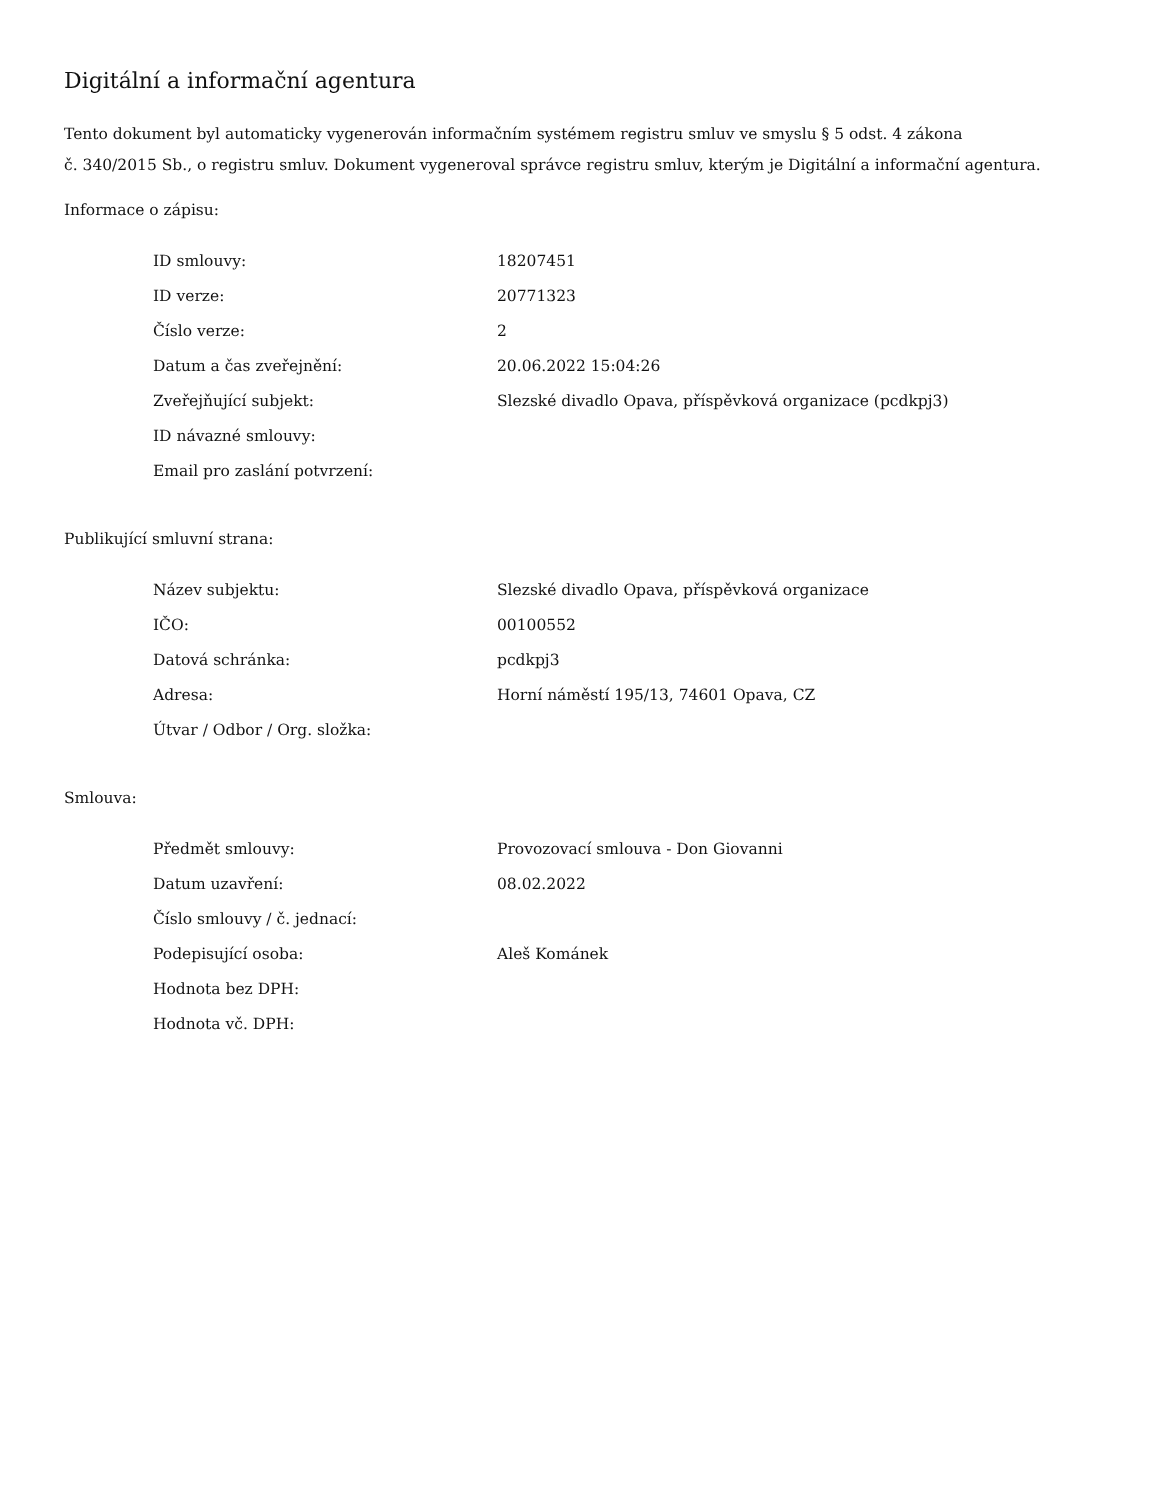Digitální a informační agentura
Tento dokument byl automaticky vygenerován informačním systémem registru smluv ve smyslu § 5 odst. 4 zákona
č. 340/2015 Sb., o registru smluv. Dokument vygeneroval správce registru smluv, kterým je Digitální a informační agentura.
Informace o zápisu:
| ID smlouvy: | 18207451 |
| ID verze: | 20771323 |
| Číslo verze: | 2 |
| Datum a čas zveřejnění: | 20.06.2022 15:04:26 |
| Zveřejňující subjekt: | Slezské divadlo Opava, příspěvková organizace (pcdkpj3) |
| ID návazné smlouvy: | |
| Email pro zaslání potvrzení: | |
Publikující smluvní strana:
| Název subjektu: | Slezské divadlo Opava, příspěvková organizace |
| IČO: | 00100552 |
| Datová schránka: | pcdkpj3 |
| Adresa: | Horní náměstí 195/13, 74601 Opava, CZ |
| Útvar / Odbor / Org. složka: | |
Smlouva:
| Předmět smlouvy: | Provozovací smlouva - Don Giovanni |
| Datum uzavření: | 08.02.2022 |
| Číslo smlouvy / č. jednací: | |
| Podepisující osoba: | Aleš Kománek |
| Hodnota bez DPH: | |
| Hodnota vč. DPH: | |